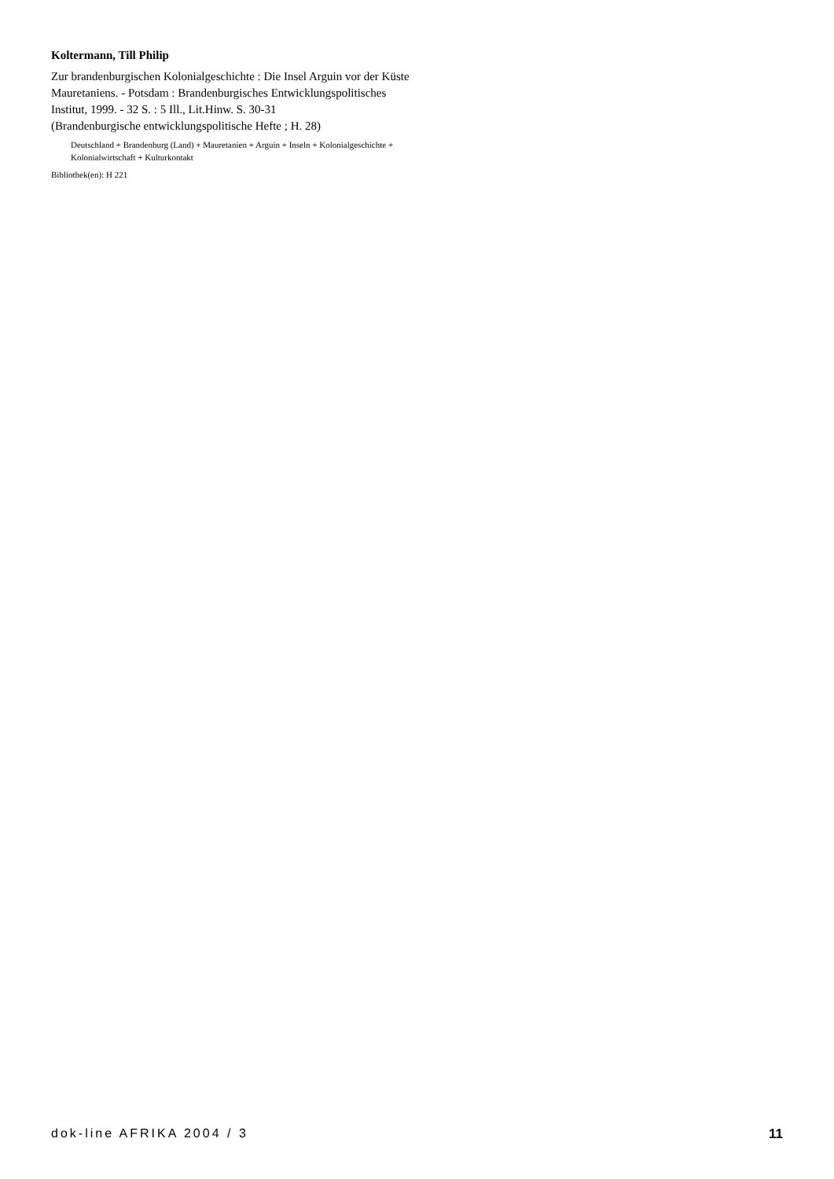Koltermann, Till Philip
Zur brandenburgischen Kolonialgeschichte : Die Insel Arguin vor der Küste Mauretaniens. - Potsdam : Brandenburgisches Entwicklungspolitisches Institut, 1999. - 32 S. : 5 Ill., Lit.Hinw. S. 30-31
(Brandenburgische entwicklungspolitische Hefte ; H. 28)
Deutschland + Brandenburg (Land) + Mauretanien + Arguin + Inseln + Kolonialgeschichte + Kolonialwirtschaft + Kulturkontakt
Bibliothek(en): H 221
dok-line AFRIKA 2004 / 3 11